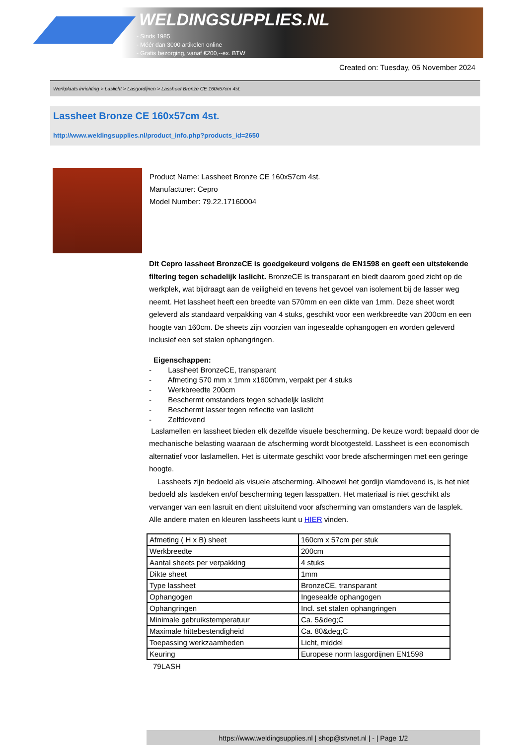WELDINGSUPPLIES.NL
- Sinds 1985
- Méér dan 3000 artikelen online
- Gratis bezorging, vanaf €200,--ex. BTW
Created on: Tuesday, 05 November 2024
Werkplaats inrichting > Laslicht > Lasgordijnen > Lassheet Bronze CE 160x57cm 4st.
Lassheet Bronze CE 160x57cm 4st.
http://www.weldingsupplies.nl/product_info.php?products_id=2650
Product Name: Lassheet Bronze CE 160x57cm 4st.
Manufacturer: Cepro
Model Number: 79.22.17160004
Dit Cepro lassheet BronzeCE is goedgekeurd volgens de EN1598 en geeft een uitstekende filtering tegen schadelijk laslicht. BronzeCE is transparant en biedt daarom goed zicht op de werkplek, wat bijdraagt aan de veiligheid en tevens het gevoel van isolement bij de lasser weg neemt. Het lassheet heeft een breedte van 570mm en een dikte van 1mm. Deze sheet wordt geleverd als standaard verpakking van 4 stuks, geschikt voor een werkbreedte van 200cm en een hoogte van 160cm. De sheets zijn voorzien van ingesealde ophangogen en worden geleverd inclusief een set stalen ophangringen.
Eigenschappen:
- Lassheet BronzeCE, transparant
- Afmeting 570 mm x 1mm x1600mm, verpakt per 4 stuks
- Werkbreedte 200cm
- Beschermt omstanders tegen schadeljk laslicht
- Beschermt lasser tegen reflectie van laslicht
- Zelfdovend
Laslamellen en lassheet bieden elk dezelfde visuele bescherming. De keuze wordt bepaald door de mechanische belasting waaraan de afscherming wordt blootgesteld. Lassheet is een economisch alternatief voor laslamellen. Het is uitermate geschikt voor brede afschermingen met een geringe hoogte.
Lassheets zijn bedoeld als visuele afscherming. Alhoewel het gordijn vlamdovend is, is het niet bedoeld als lasdeken en/of bescherming tegen lasspatten. Het materiaal is niet geschikt als vervanger van een lasruit en dient uitsluitend voor afscherming van omstanders van de lasplek. Alle andere maten en kleuren lassheets kunt u HIER vinden.
| Afmeting ( H x B) sheet | 160cm x 57cm per stuk |
| Werkbreedte | 200cm |
| Aantal sheets per verpakking | 4 stuks |
| Dikte sheet | 1mm |
| Type lassheet | BronzeCE, transparant |
| Ophangogen | Ingesealde ophangogen |
| Ophangringen | Incl. set stalen ophangringen |
| Minimale gebruikstemperatuur | Ca. 5&deg;C |
| Maximale hittebestendigheid | Ca. 80&deg;C |
| Toepassing werkzaamheden | Licht, middel |
| Keuring | Europese norm lasgordijnen EN1598 |
79LASH
https://www.weldingsupplies.nl | shop@stvnet.nl | - | Page 1/2